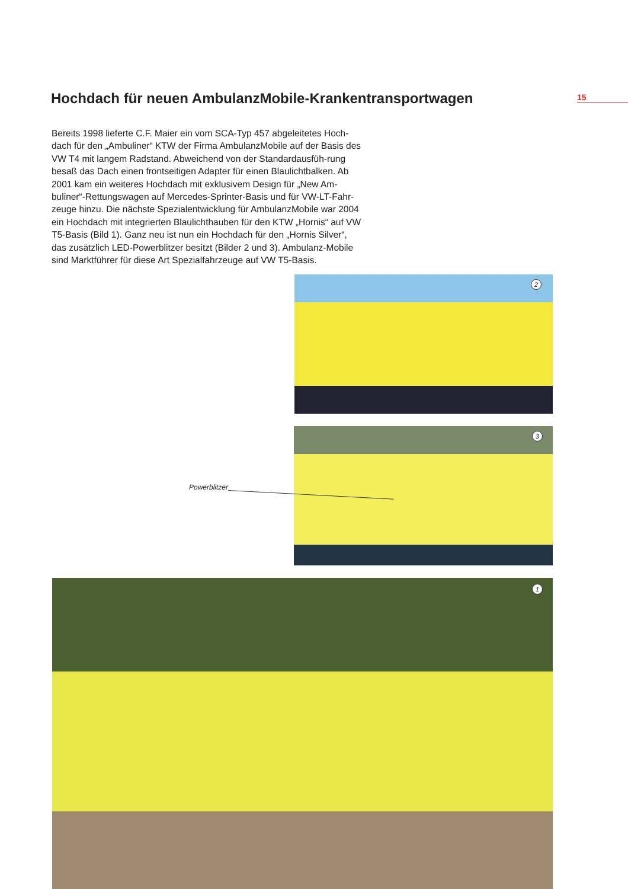Hochdach für neuen AmbulanzMobile-Krankentransportwagen
15
Bereits 1998 lieferte C.F. Maier ein vom SCA-Typ 457 abgeleitetes Hoch-dach für den „Ambuliner“ KTW der Firma AmbulanzMobile auf der Basis des VW T4 mit langem Radstand. Abweichend von der Standardausfüh-rung besaß das Dach einen frontseitigen Adapter für einen Blaulichtbalken. Ab 2001 kam ein weiteres Hochdach mit exklusivem Design für „New Am-buliner“-Rettungswagen auf Mercedes-Sprinter-Basis und für VW-LT-Fahr-zeuge hinzu. Die nächste Spezialentwicklung für AmbulanzMobile war 2004 ein Hochdach mit integrierten Blaulichthauben für den KTW „Hornis“ auf VW T5-Basis (Bild 1). Ganz neu ist nun ein Hochdach für den „Hornis Silver“, das zusätzlich LED-Powerblitzer besitzt (Bilder 2 und 3). Ambulanz-Mobile sind Marktführer für diese Art Spezialfahrzeuge auf VW T5-Basis.
2
3
Powerblitzer
1